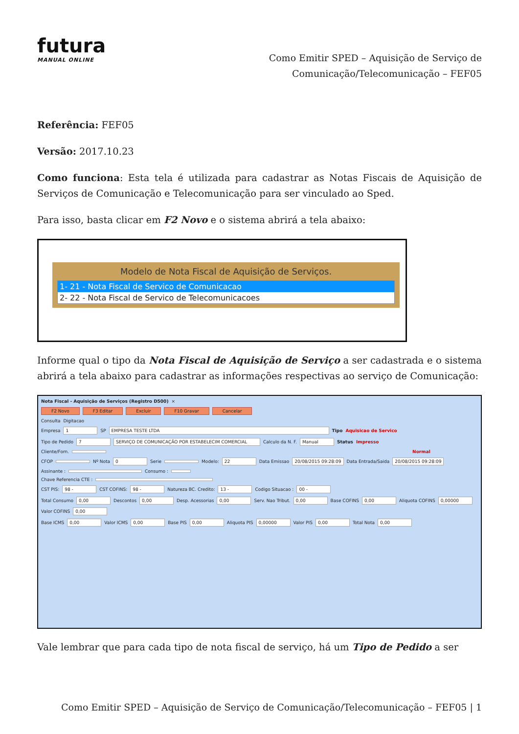futura
MANUAL ONLINE
Como Emitir SPED – Aquisição de Serviço de
Comunicação/Telecomunicação – FEF05
Referência: FEF05
Versão: 2017.10.23
Como funciona: Esta tela é utilizada para cadastrar as Notas Fiscais de Aquisição de Serviços de Comunicação e Telecomunicação para ser vinculado ao Sped.
Para isso, basta clicar em F2 Novo e o sistema abrirá a tela abaixo:
Modelo de Nota Fiscal de Aquisição de Serviços.
1- 21 - Nota Fiscal de Servico de Comunicacao
2- 22 - Nota Fiscal de Servico de Telecomunicacoes
Informe qual o tipo da Nota Fiscal de Aquisição de Serviço a ser cadastrada e o sistema abrirá a tela abaixo para cadastrar as informações respectivas ao serviço de Comunicação:
Nota Fiscal - Aquisição de Serviços (Registro D500) ×
F2 Novo F3 Editar Excluir F10 Gravar Cancelar
Consulta Digitacao
Empresa 1 SP EMPRESA TESTE LTDA Tipo Aquisicao de Servico
Tipo de Pedido 7 SERVIÇO DE COMUNICAÇÃO POR ESTABELECIM COMERCIAL Calculo da N. F. Manual Status Impresso
Cliente/Forn. Normal
CFOP Nº Nota 0 Serie Modelo: 22 Data Emissao 20/08/2015 09:28:09 Data Entrada/Saida 20/08/2015 09:28:09
Assinante : Consumo :
Chave Referencia CTE :
CST PIS: 98 - CST COFINS: 98 - Natureza BC. Credito: 13 - Codigo Situacao : 00 -
Total Consumo 0,00 Descontos 0,00 Desp. Acessorias 0,00 Serv. Nao Tribut. 0,00 Base COFINS 0,00 Aliquota COFINS 0,00000 Valor COFINS 0,00
Base ICMS 0,00 Valor ICMS 0,00 Base PIS 0,00 Aliquota PIS 0,00000 Valor PIS 0,00 Total Nota 0,00
Vale lembrar que para cada tipo de nota fiscal de serviço, há um Tipo de Pedido a ser
Como Emitir SPED – Aquisição de Serviço de Comunicação/Telecomunicação – FEF05 | 1